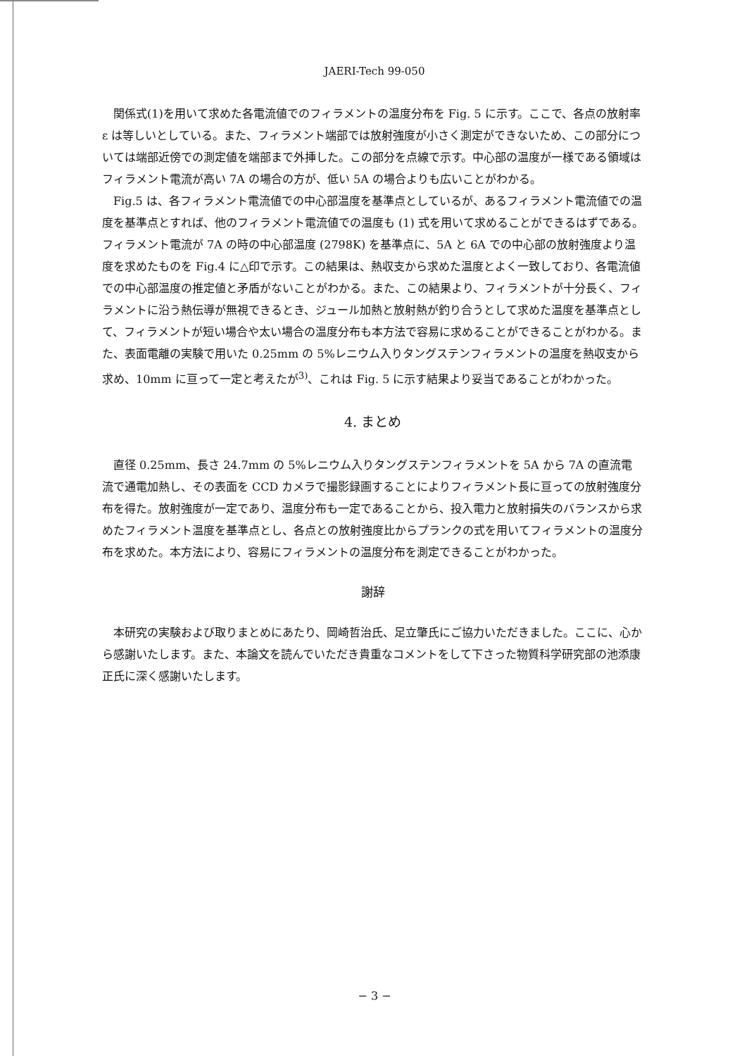JAERI-Tech 99-050
関係式(1)を用いて求めた各電流値でのフィラメントの温度分布を Fig. 5 に示す。ここで、各点の放射率 ε は等しいとしている。また、フィラメント端部では放射強度が小さく測定ができないため、この部分については端部近傍での測定値を端部まで外挿した。この部分を点線で示す。中心部の温度が一様である領域はフィラメント電流が高い 7A の場合の方が、低い 5A の場合よりも広いことがわかる。
Fig.5 は、各フィラメント電流値での中心部温度を基準点としているが、あるフィラメント電流値での温度を基準点とすれば、他のフィラメント電流値での温度も (1) 式を用いて求めることができるはずである。フィラメント電流が 7A の時の中心部温度 (2798K) を基準点に、5A と 6A での中心部の放射強度より温度を求めたものを Fig.4 に△印で示す。この結果は、熱収支から求めた温度とよく一致しており、各電流値での中心部温度の推定値と矛盾がないことがわかる。また、この結果より、フィラメントが十分長く、フィラメントに沿う熱伝導が無視できるとき、ジュール加熱と放射熱が釣り合うとして求めた温度を基準点として、フィラメントが短い場合や太い場合の温度分布も本方法で容易に求めることができることがわかる。また、表面電離の実験で用いた 0.25mm の 5%レニウム入りタングステンフィラメントの温度を熱収支から求め、10mm に亘って一定と考えたが<sup>3)</sup>、これは Fig. 5 に示す結果より妥当であることがわかった。
4. まとめ
直径 0.25mm、長さ 24.7mm の 5%レニウム入りタングステンフィラメントを 5A から 7A の直流電流で通電加熱し、その表面を CCD カメラで撮影録画することによりフィラメント長に亘っての放射強度分布を得た。放射強度が一定であり、温度分布も一定であることから、投入電力と放射損失のバランスから求めたフィラメント温度を基準点とし、各点との放射強度比からプランクの式を用いてフィラメントの温度分布を求めた。本方法により、容易にフィラメントの温度分布を測定できることがわかった。
謝辞
本研究の実験および取りまとめにあたり、岡崎哲治氏、足立肇氏にご協力いただきました。ここに、心から感謝いたします。また、本論文を読んでいただき貴重なコメントをして下さった物質科学研究部の池添康正氏に深く感謝いたします。
− 3 −